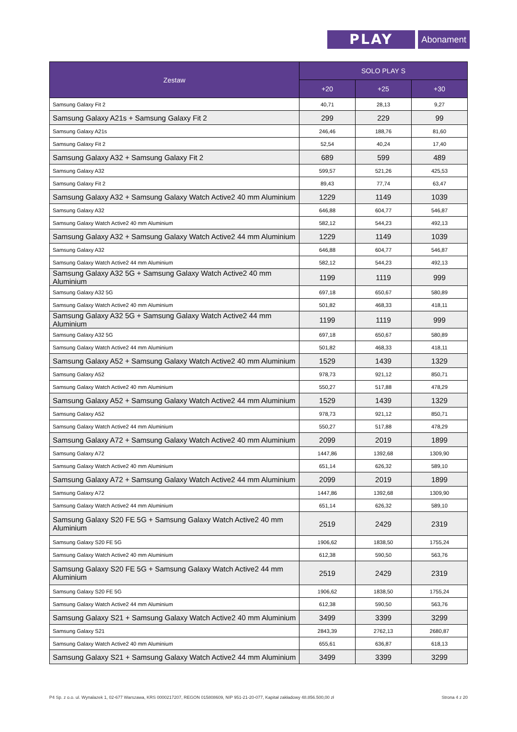PLAY
Abonament
| Zestaw | SOLO PLAY S | | |
| --- | --- | --- | --- |
| | +20 | +25 | +30 |
| Samsung Galaxy Fit 2 | 40,71 | 28,13 | 9,27 |
| Samsung Galaxy A21s + Samsung Galaxy Fit 2 | 299 | 229 | 99 |
| Samsung Galaxy A21s | 246,46 | 188,76 | 81,60 |
| Samsung Galaxy Fit 2 | 52,54 | 40,24 | 17,40 |
| Samsung Galaxy A32 + Samsung Galaxy Fit 2 | 689 | 599 | 489 |
| Samsung Galaxy A32 | 599,57 | 521,26 | 425,53 |
| Samsung Galaxy Fit 2 | 89,43 | 77,74 | 63,47 |
| Samsung Galaxy A32 + Samsung Galaxy Watch Active2 40 mm Aluminium | 1229 | 1149 | 1039 |
| Samsung Galaxy A32 | 646,88 | 604,77 | 546,87 |
| Samsung Galaxy Watch Active2 40 mm Aluminium | 582,12 | 544,23 | 492,13 |
| Samsung Galaxy A32 + Samsung Galaxy Watch Active2 44 mm Aluminium | 1229 | 1149 | 1039 |
| Samsung Galaxy A32 | 646,88 | 604,77 | 546,87 |
| Samsung Galaxy Watch Active2 44 mm Aluminium | 582,12 | 544,23 | 492,13 |
| Samsung Galaxy A32 5G + Samsung Galaxy Watch Active2 40 mm Aluminium | 1199 | 1119 | 999 |
| Samsung Galaxy A32 5G | 697,18 | 650,67 | 580,89 |
| Samsung Galaxy Watch Active2 40 mm Aluminium | 501,82 | 468,33 | 418,11 |
| Samsung Galaxy A32 5G + Samsung Galaxy Watch Active2 44 mm Aluminium | 1199 | 1119 | 999 |
| Samsung Galaxy A32 5G | 697,18 | 650,67 | 580,89 |
| Samsung Galaxy Watch Active2 44 mm Aluminium | 501,82 | 468,33 | 418,11 |
| Samsung Galaxy A52 + Samsung Galaxy Watch Active2 40 mm Aluminium | 1529 | 1439 | 1329 |
| Samsung Galaxy A52 | 978,73 | 921,12 | 850,71 |
| Samsung Galaxy Watch Active2 40 mm Aluminium | 550,27 | 517,88 | 478,29 |
| Samsung Galaxy A52 + Samsung Galaxy Watch Active2 44 mm Aluminium | 1529 | 1439 | 1329 |
| Samsung Galaxy A52 | 978,73 | 921,12 | 850,71 |
| Samsung Galaxy Watch Active2 44 mm Aluminium | 550,27 | 517,88 | 478,29 |
| Samsung Galaxy A72 + Samsung Galaxy Watch Active2 40 mm Aluminium | 2099 | 2019 | 1899 |
| Samsung Galaxy A72 | 1447,86 | 1392,68 | 1309,90 |
| Samsung Galaxy Watch Active2 40 mm Aluminium | 651,14 | 626,32 | 589,10 |
| Samsung Galaxy A72 + Samsung Galaxy Watch Active2 44 mm Aluminium | 2099 | 2019 | 1899 |
| Samsung Galaxy A72 | 1447,86 | 1392,68 | 1309,90 |
| Samsung Galaxy Watch Active2 44 mm Aluminium | 651,14 | 626,32 | 589,10 |
| Samsung Galaxy S20 FE 5G + Samsung Galaxy Watch Active2 40 mm Aluminium | 2519 | 2429 | 2319 |
| Samsung Galaxy S20 FE 5G | 1906,62 | 1838,50 | 1755,24 |
| Samsung Galaxy Watch Active2 40 mm Aluminium | 612,38 | 590,50 | 563,76 |
| Samsung Galaxy S20 FE 5G + Samsung Galaxy Watch Active2 44 mm Aluminium | 2519 | 2429 | 2319 |
| Samsung Galaxy S20 FE 5G | 1906,62 | 1838,50 | 1755,24 |
| Samsung Galaxy Watch Active2 44 mm Aluminium | 612,38 | 590,50 | 563,76 |
| Samsung Galaxy S21 + Samsung Galaxy Watch Active2 40 mm Aluminium | 3499 | 3399 | 3299 |
| Samsung Galaxy S21 | 2843,39 | 2762,13 | 2680,87 |
| Samsung Galaxy Watch Active2 40 mm Aluminium | 655,61 | 636,87 | 618,13 |
| Samsung Galaxy S21 + Samsung Galaxy Watch Active2 44 mm Aluminium | 3499 | 3399 | 3299 |
P4 Sp. z o.o. ul. Wynalazek 1, 02-677 Warszawa, KRS 0000217207, REGON 015808609, NIP 951-21-20-077, Kapitał zakładowy 48.856.500,00 zł Strona 4 z 20